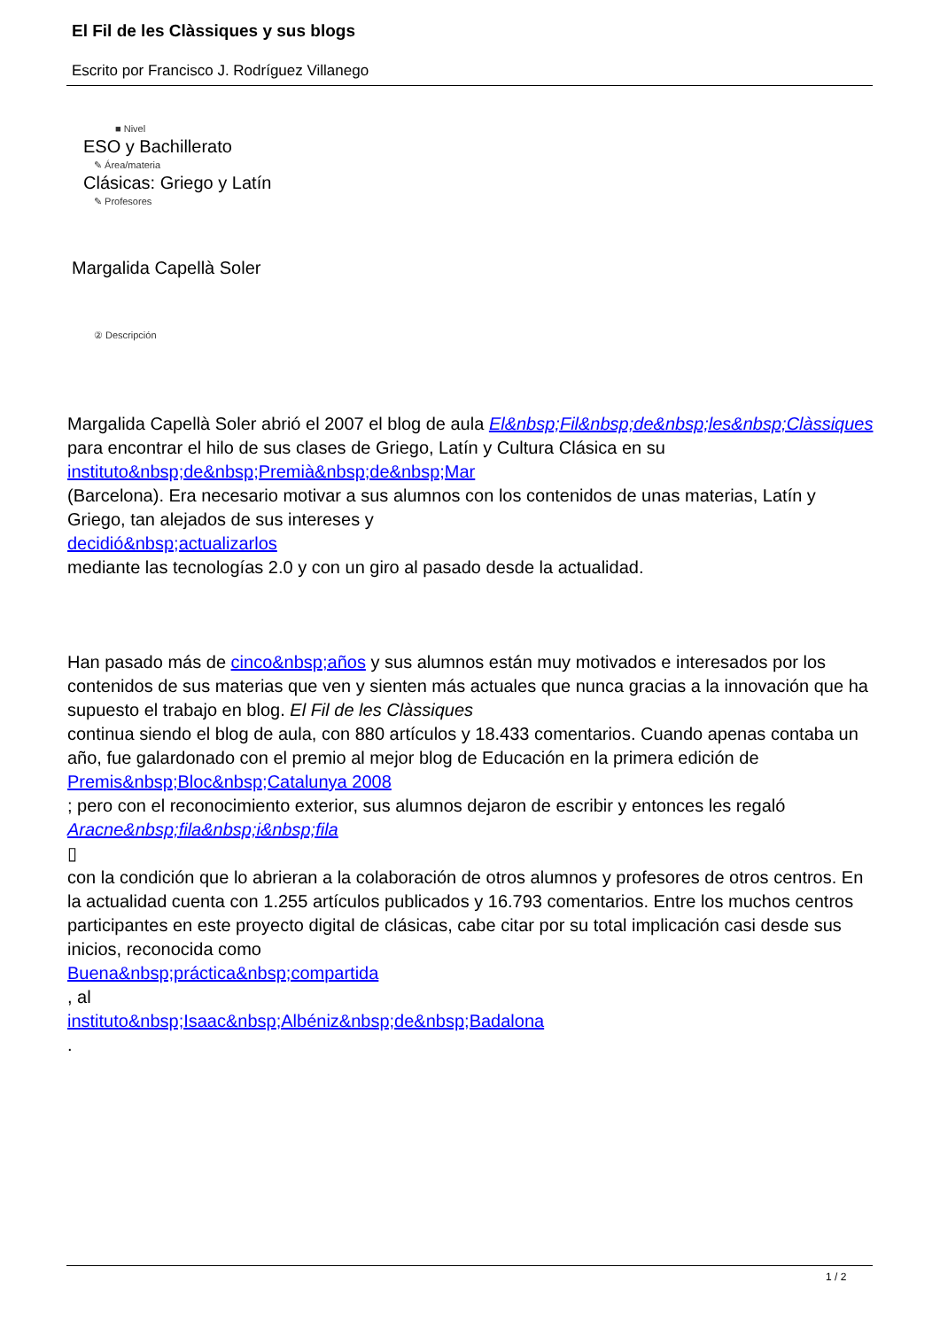El Fil de les Clàssiques y sus blogs
Escrito por Francisco J. Rodríguez Villanego
■ Nivel
ESO y Bachillerato
✎ Área/materia
Clásicas: Griego y Latín
✎ Profesores
Margalida Capellà Soler
② Descripción
Margalida Capellà Soler abrió el 2007 el blog de aula El&nbsp;Fil&nbsp;de&nbsp;les&nbsp;Clàssiques para encontrar el hilo de sus clases de Griego, Latín y Cultura Clásica en su
instituto&nbsp;de&nbsp;Premià&nbsp;de&nbsp;Mar
(Barcelona). Era necesario motivar a sus alumnos con los contenidos de unas materias, Latín y Griego, tan alejados de sus intereses y
decidió&nbsp;actualizarlos
mediante las tecnologías 2.0 y con un giro al pasado desde la actualidad.
Han pasado más de cinco&nbsp;años y sus alumnos están muy motivados e interesados por los contenidos de sus materias que ven y sienten más actuales que nunca gracias a la innovación que ha supuesto el trabajo en blog. El Fil de les Clàssiques
continua siendo el blog de aula, con 880 artículos y 18.433 comentarios. Cuando apenas contaba un año, fue galardonado con el premio al mejor blog de Educación en la primera edición de
Premis&nbsp;Bloc&nbsp;Catalunya 2008
; pero con el reconocimiento exterior, sus alumnos dejaron de escribir y entonces les regaló
Aracne&nbsp;fila&nbsp;i&nbsp;fila
▯
con la condición que lo abrieran a la colaboración de otros alumnos y profesores de otros centros. En la actualidad cuenta con 1.255 artículos publicados y 16.793 comentarios. Entre los muchos centros participantes en este proyecto digital de clásicas, cabe citar por su total implicación casi desde sus inicios, reconocida como
Buena&nbsp;práctica&nbsp;compartida
, al
instituto&nbsp;Isaac&nbsp;Albéniz&nbsp;de&nbsp;Badalona
.
1 / 2